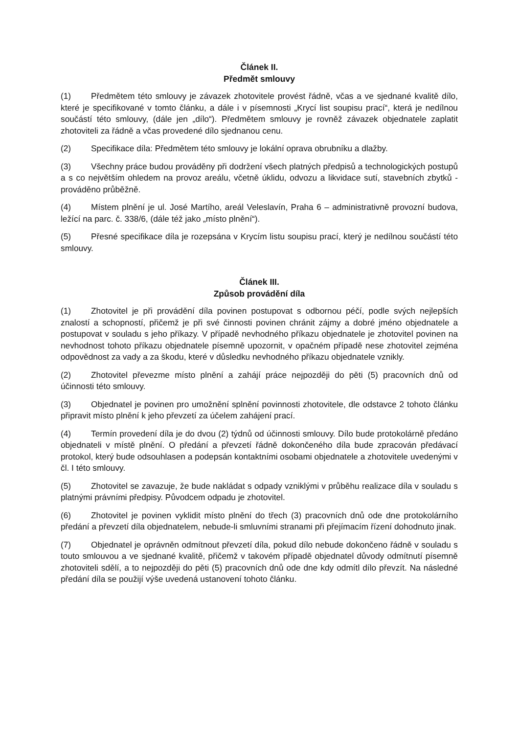Článek II.
Předmět smlouvy
(1) Předmětem této smlouvy je závazek zhotovitele provést řádně, včas a ve sjednané kvalitě dílo, které je specifikované v tomto článku, a dále i v písemnosti „Krycí list soupisu prací“, která je nedílnou součástí této smlouvy, (dále jen „dílo“). Předmětem smlouvy je rovněž závazek objednatele zaplatit zhotoviteli za řádně a včas provedené dílo sjednanou cenu.
(2) Specifikace díla: Předmětem této smlouvy je lokální oprava obrubníku a dlažby.
(3) Všechny práce budou prováděny při dodržení všech platných předpisů a technologických postupů a s co největším ohledem na provoz areálu, včetně úklidu, odvozu a likvidace sutí, stavebních zbytků - prováděno průběžně.
(4) Místem plnění je ul. José Martího, areál Veleslavín, Praha 6 – administrativně provozní budova, ležící na parc. č. 338/6, (dále též jako „místo plnění“).
(5) Přesné specifikace díla je rozepsána v Krycím listu soupisu prací, který je nedílnou součástí této smlouvy.
Článek III.
Způsob provádění díla
(1) Zhotovitel je při provádění díla povinen postupovat s odbornou péčí, podle svých nejlepších znalostí a schopností, přičemž je při své činnosti povinen chránit zájmy a dobré jméno objednatele a postupovat v souladu s jeho příkazy. V případě nevhodného příkazu objednatele je zhotovitel povinen na nevhodnost tohoto příkazu objednatele písemně upozornit, v opačném případě nese zhotovitel zejména odpovědnost za vady a za škodu, které v důsledku nevhodného příkazu objednatele vznikly.
(2) Zhotovitel převezme místo plnění a zahájí práce nejpozději do pěti (5) pracovních dnů od účinnosti této smlouvy.
(3) Objednatel je povinen pro umožnění splnění povinnosti zhotovitele, dle odstavce 2 tohoto článku připravit místo plnění k jeho převzetí za účelem zahájení prací.
(4) Termín provedení díla je do dvou (2) týdnů od účinnosti smlouvy. Dílo bude protokolárně předáno objednateli v místě plnění. O předání a převzetí řádně dokončeného díla bude zpracován předávací protokol, který bude odsouhlasen a podepsán kontaktními osobami objednatele a zhotovitele uvedenými v čl. I této smlouvy.
(5) Zhotovitel se zavazuje, že bude nakládat s odpady vzniklými v průběhu realizace díla v souladu s platnými právními předpisy. Původcem odpadu je zhotovitel.
(6) Zhotovitel je povinen vyklidit místo plnění do třech (3) pracovních dnů ode dne protokolárního předání a převzetí díla objednatelem, nebude-li smluvními stranami při přejímacím řízení dohodnuto jinak.
(7) Objednatel je oprávněn odmítnout převzetí díla, pokud dílo nebude dokončeno řádně v souladu s touto smlouvou a ve sjednané kvalitě, přičemž v takovém případě objednatel důvody odmítnutí písemně zhotoviteli sdělí, a to nejpozději do pěti (5) pracovních dnů ode dne kdy odmítl dílo převzít. Na následné předání díla se použijí výše uvedená ustanovení tohoto článku.